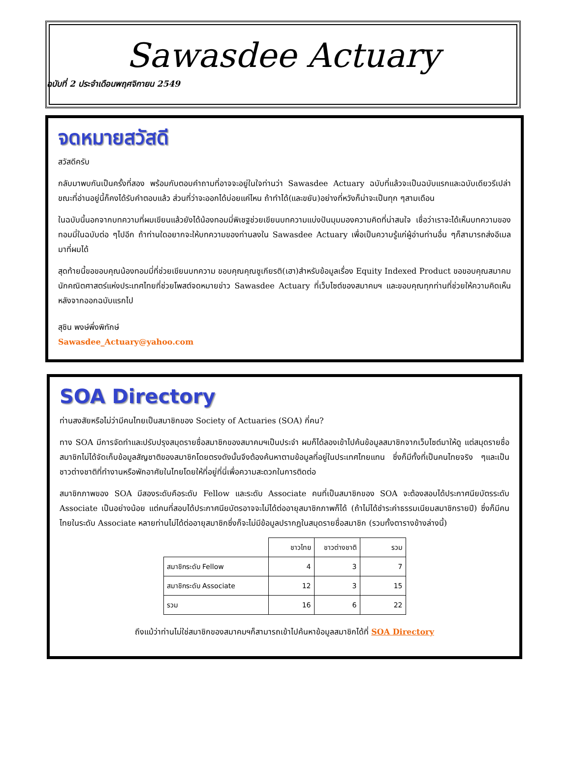Sawasdee Actuary
ฉบับที่ 2 ประจำเดือนพฤศจิกายน 2549
จดหมายสวัสดี
สวัสดีครับ
กลับมาพบกันเป็นครั้งที่สอง พร้อมกับตอบคำถามที่อาจจะอยู่ในใจท่านว่า Sawasdee Actuary ฉบับที่แล้วจะเป็นฉบับแรกและฉบับเดียวรึเปล่า ขณะที่อ่านอยู่นี้ก็คงได้รับคำตอบแล้ว ส่วนที่ว่าจะออกได้บ่อยแค่ไหน ถ้าทำได้(และขยัน)อย่างที่หวังก็น่าจะเป็นทุก ๆสามเดือน
ในฉบับนี้นอกจากบทความที่ผมเขียนแล้วยังได้น้องทอมมี่พิเชฐช่วยเขียนบทความแบ่งปันมุมมองความคิดที่น่าสนใจ เชื่อว่าเราจะได้เห็นบทความของทอมมี่ในฉบับต่อ ๆไปอีก ถ้าท่านใดอยากจะให้บทความของท่านลงใน Sawasdee Actuary เพื่อเป็นความรู้แก่ผู้อ่านท่านอื่น ๆก็สามารถส่งอีเมลมาที่ผมได้
สุดท้ายนี้ขอขอบคุณน้องทอมมี่ที่ช่วยเขียนบทความ ขอบคุณคุณชูเกียรติ(เฮา)สำหรับข้อมูลเรื่อง Equity Indexed Product ขอขอบคุณสมาคมนักคณิตศาสตร์แห่งประเทศไทยที่ช่วยโพสต์จดหมายข่าว Sawasdee Actuary ที่เว็บไซต์ของสมาคมฯ และขอบคุณทุกท่านที่ช่วยให้ความคิดเห็นหลังจากออกฉบับแรกไป
สุชิน พงษ์พึ่งพิทักษ์
Sawasdee_Actuary@yahoo.com
SOA Directory
ท่านสงสัยหรือไม่ว่ามีคนไทยเป็นสมาชิกของ Society of Actuaries (SOA) กี่คน?
ทาง SOA มีการจัดทำและปรับปรุงสมุดรายชื่อสมาชิกของสมาคมฯเป็นประจำ ผมก็ได้ลองเข้าไปค้นข้อมูลสมาชิกจากเว็บไซต์มาให้ดู แต่สมุดรายชื่อสมาชิกไม่ได้จัดเก็บข้อมูลสัญชาติของสมาชิกโดยตรงดังนั้นจึงต้องค้นหาตามข้อมูลที่อยู่ในประเทศไทยแทน ซึ่งก็มีทั้งที่เป็นคนไทยจริง ๆและเป็นชาวต่างชาติที่ทำงานหรือพักอาศัยในไทยโดยให้ที่อยู่ที่นี่เพื่อความสะดวกในการติดต่อ
สมาชิกภาพของ SOA มีสองระดับคือระดับ Fellow และระดับ Associate คนที่เป็นสมาชิกของ SOA จะต้องสอบได้ประกาศนียบัตรระดับ Associate เป็นอย่างน้อย แต่คนที่สอบได้ประกาศนียบัตรอาจจะไม่ได้ต่ออายุสมาชิกภาพก็ได้ (ถ้าไม่ได้ชำระค่าธรรมเนียมสมาชิกรายปี) ซึ่งก็มีคนไทยในระดับ Associate หลายท่านไม่ได้ต่ออายุสมาชิกซึ่งก็จะไม่มีข้อมูลปรากฏในสมุดรายชื่อสมาชิก (รวมทั้งตารางข้างล่างนี้)
| | ชาวไทย | ชาวต่างชาติ | รวม |
| สมาชิกระดับ Fellow | 4 | 3 | 7 |
| สมาชิกระดับ Associate | 12 | 3 | 15 |
| รวม | 16 | 6 | 22 |
ถึงแม้ว่าท่านไม่ใช่สมาชิกของสมาคมฯก็สามารถเข้าไปค้นหาข้อมูลสมาชิกได้ที่ SOA Directory